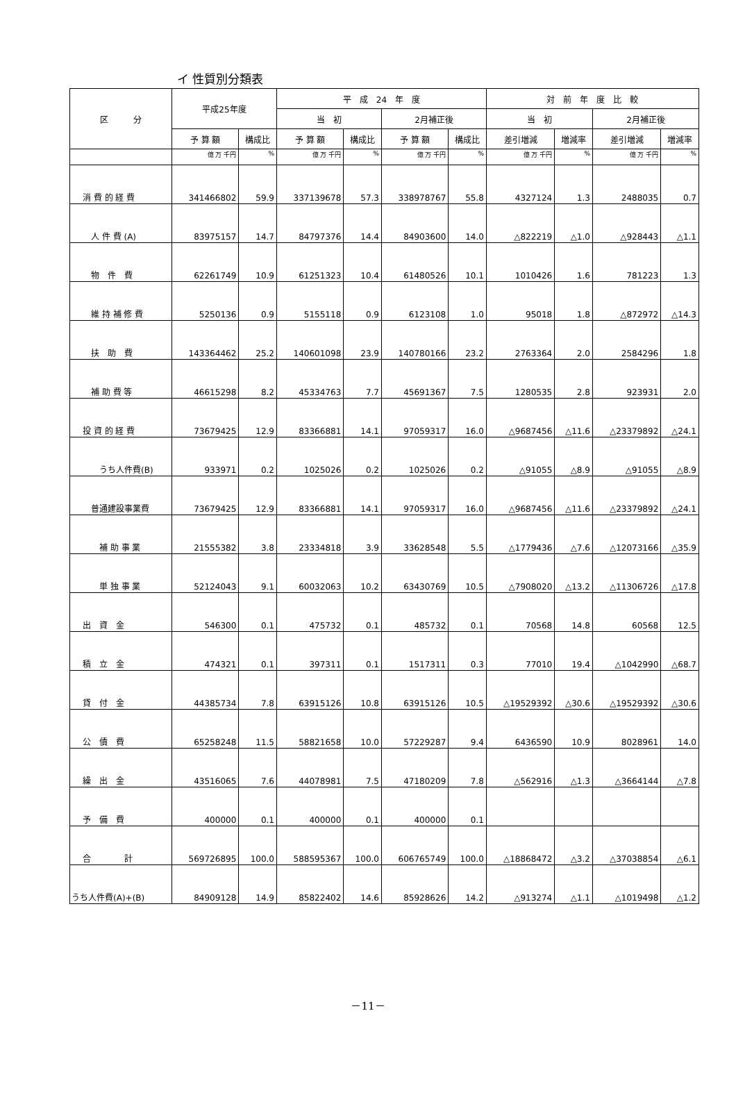イ 性質別分類表
| 区 分 | 平成25年度 | | 平 成 24 年 度 | | | | 対 前 年 度 比 較 | | | |
| --- | --- | --- | --- | --- | --- | --- | --- | --- | --- | --- |
| | | | 当 初 | | 2月補正後 | | 当 初 | | 2月補正後 | |
| | 予 算 額 | 構成比 | 予 算 額 | 構成比 | 予 算 額 | 構成比 | 差引増減 | 増減率 | 差引増減 | 増減率 |
| | 億 万 千円 | % | 億 万 千円 | % | 億 万 千円 | % | 億 万 千円 | % | 億 万 千円 | % |
| 消 費 的 経 費 | 341466802 | 59.9 | 337139678 | 57.3 | 338978767 | 55.8 | 4327124 | 1.3 | 2488035 | 0.7 |
| 人 件 費 (A) | 83975157 | 14.7 | 84797376 | 14.4 | 84903600 | 14.0 | △822219 | △1.0 | △928443 | △1.1 |
| 物 件 費 | 62261749 | 10.9 | 61251323 | 10.4 | 61480526 | 10.1 | 1010426 | 1.6 | 781223 | 1.3 |
| 維 持 補 修 費 | 5250136 | 0.9 | 5155118 | 0.9 | 6123108 | 1.0 | 95018 | 1.8 | △872972 | △14.3 |
| 扶 助 費 | 143364462 | 25.2 | 140601098 | 23.9 | 140780166 | 23.2 | 2763364 | 2.0 | 2584296 | 1.8 |
| 補 助 費 等 | 46615298 | 8.2 | 45334763 | 7.7 | 45691367 | 7.5 | 1280535 | 2.8 | 923931 | 2.0 |
| 投 資 的 経 費 | 73679425 | 12.9 | 83366881 | 14.1 | 97059317 | 16.0 | △9687456 | △11.6 | △23379892 | △24.1 |
| うち人件費(B) | 933971 | 0.2 | 1025026 | 0.2 | 1025026 | 0.2 | △91055 | △8.9 | △91055 | △8.9 |
| 普通建設事業費 | 73679425 | 12.9 | 83366881 | 14.1 | 97059317 | 16.0 | △9687456 | △11.6 | △23379892 | △24.1 |
| 補 助 事 業 | 21555382 | 3.8 | 23334818 | 3.9 | 33628548 | 5.5 | △1779436 | △7.6 | △12073166 | △35.9 |
| 単 独 事 業 | 52124043 | 9.1 | 60032063 | 10.2 | 63430769 | 10.5 | △7908020 | △13.2 | △11306726 | △17.8 |
| 出 資 金 | 546300 | 0.1 | 475732 | 0.1 | 485732 | 0.1 | 70568 | 14.8 | 60568 | 12.5 |
| 積 立 金 | 474321 | 0.1 | 397311 | 0.1 | 1517311 | 0.3 | 77010 | 19.4 | △1042990 | △68.7 |
| 貸 付 金 | 44385734 | 7.8 | 63915126 | 10.8 | 63915126 | 10.5 | △19529392 | △30.6 | △19529392 | △30.6 |
| 公 債 費 | 65258248 | 11.5 | 58821658 | 10.0 | 57229287 | 9.4 | 6436590 | 10.9 | 8028961 | 14.0 |
| 繰 出 金 | 43516065 | 7.6 | 44078981 | 7.5 | 47180209 | 7.8 | △562916 | △1.3 | △3664144 | △7.8 |
| 予 備 費 | 400000 | 0.1 | 400000 | 0.1 | 400000 | 0.1 | | | | |
| 合 計 | 569726895 | 100.0 | 588595367 | 100.0 | 606765749 | 100.0 | △18868472 | △3.2 | △37038854 | △6.1 |
| うち人件費(A)+(B) | 84909128 | 14.9 | 85822402 | 14.6 | 85928626 | 14.2 | △913274 | △1.1 | △1019498 | △1.2 |
－11－